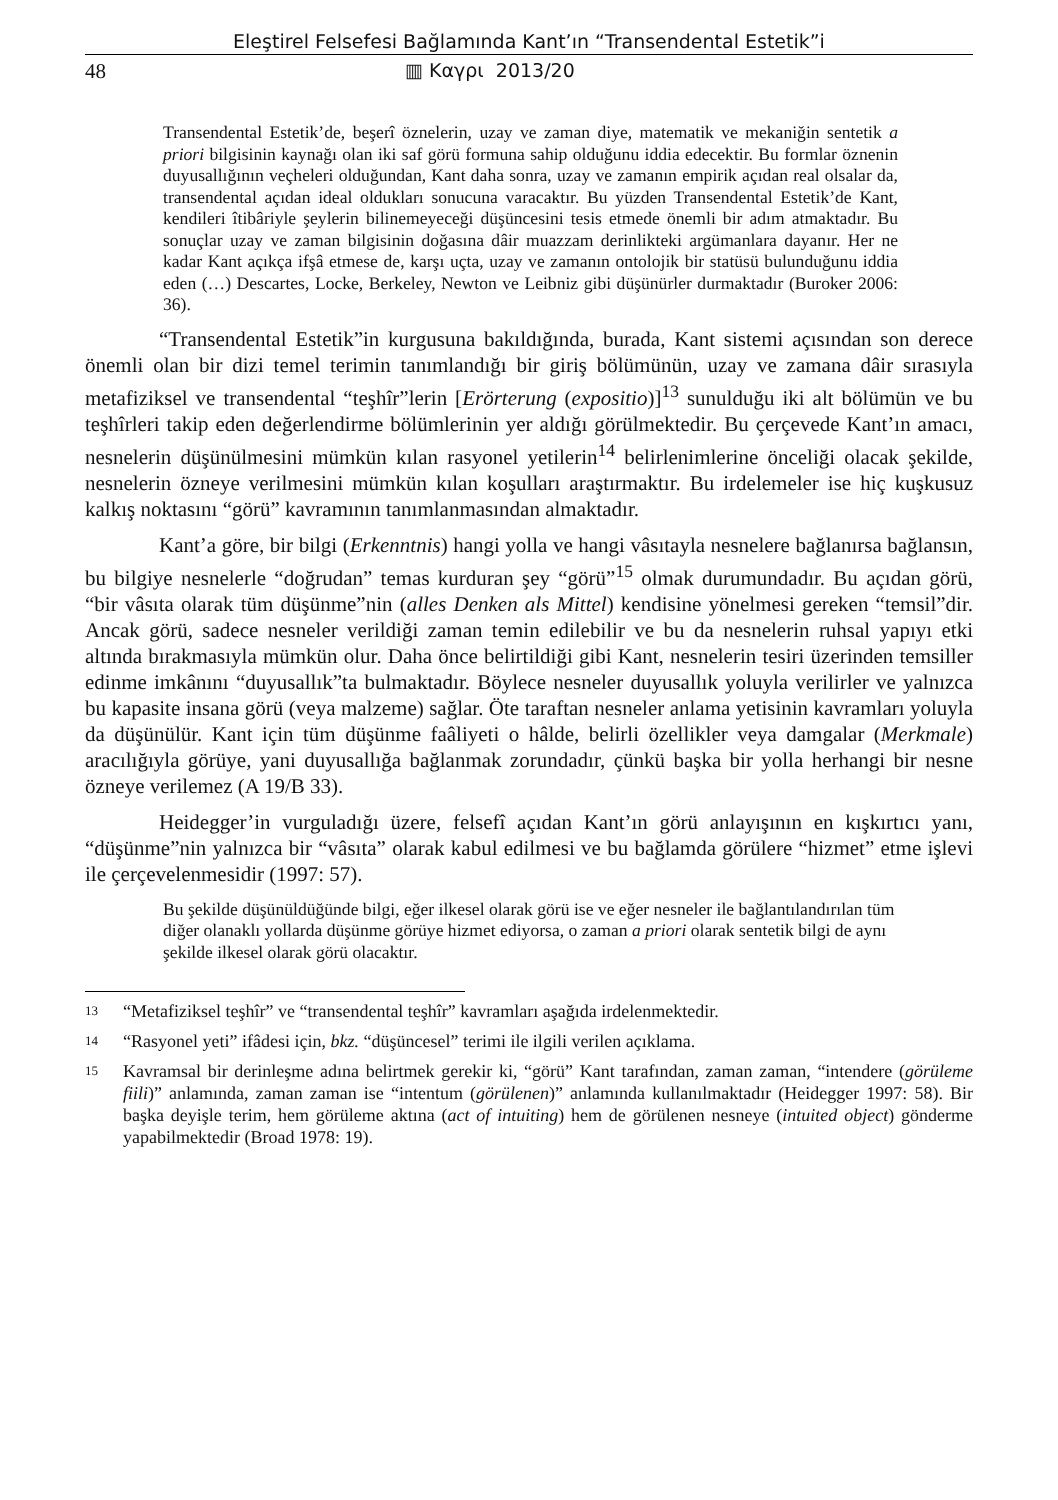Eleştirel Felsefesi Bağlamında Kant’ın “Transendental Estetik”i
48 ▥ Καγρι 2013/20
Transendental Estetik’de, beşerî öznelerin, uzay ve zaman diye, matematik ve mekaniğin sentetik a priori bilgisinin kaynağı olan iki saf görü formuna sahip olduğunu iddia edecektir. Bu formlar öznenin duyusallığının veçheleri olduğundan, Kant daha sonra, uzay ve zamanın empirik açıdan real olsalar da, transendental açıdan ideal oldukları sonucuna varacaktır. Bu yüzden Transendental Estetik’de Kant, kendileri îtibâriyle şeylerin bilinemeyeceği düşüncesini tesis etmede önemli bir adım atmaktadır. Bu sonuçlar uzay ve zaman bilgisinin doğasına dâir muazzam derinlikteki argümanlara dayanır. Her ne kadar Kant açıkça ifşâ etmese de, karşı uçta, uzay ve zamanın ontolojik bir statüsü bulunduğunu iddia eden (…) Descartes, Locke, Berkeley, Newton ve Leibniz gibi düşünürler durmaktadır (Buroker 2006: 36).
“Transendental Estetik”in kurgusuna bakıldığında, burada, Kant sistemi açısından son derece önemli olan bir dizi temel terimin tanımlandığı bir giriş bölümünün, uzay ve zamana dâir sırasıyla metafiziksel ve transendental “teşhîr”lerin [Erörterung (expositio)]<sup>13</sup> sunulduğu iki alt bölümün ve bu teşhîrleri takip eden değerlendirme bölümlerinin yer aldığı görülmektedir. Bu çerçevede Kant’ın amacı, nesnelerin düşünülmesini mümkün kılan rasyonel yetilerin<sup>14</sup> belirlenimlerine önceliği olacak şekilde, nesnelerin özneye verilmesini mümkün kılan koşulları araştırmaktır. Bu irdelemeler ise hiç kuşkusuz kalkış noktasını “görü” kavramının tanımlanmasından almaktadır.
Kant’a göre, bir bilgi (Erkenntnis) hangi yolla ve hangi vâsıtayla nesnelere bağlanırsa bağlansın, bu bilgiye nesnelerle “doğrudan” temas kurduran şey “görü”<sup>15</sup> olmak durumundadır. Bu açıdan görü, “bir vâsıta olarak tüm düşünme”nin (alles Denken als Mittel) kendisine yönelmesi gereken “temsil”dir. Ancak görü, sadece nesneler verildiği zaman temin edilebilir ve bu da nesnelerin ruhsal yapıyı etki altında bırakmasıyla mümkün olur. Daha önce belirtildiği gibi Kant, nesnelerin tesiri üzerinden temsiller edinme imkânını “duyusallık”ta bulmaktadır. Böylece nesneler duyusallık yoluyla verilirler ve yalnızca bu kapasite insana görü (veya malzeme) sağlar. Öte taraftan nesneler anlama yetisinin kavramları yoluyla da düşünülür. Kant için tüm düşünme faâliyeti o hâlde, belirli özellikler veya damgalar (Merkmale) aracılığıyla görüye, yani duyusallığa bağlanmak zorundadır, çünkü başka bir yolla herhangi bir nesne özneye verilemez (A 19/B 33).
Heidegger’in vurguladığı üzere, felsefî açıdan Kant’ın görü anlayışının en kışkırtıcı yanı, “düşünme”nin yalnızca bir “vâsıta” olarak kabul edilmesi ve bu bağlamda görülere “hizmet” etme işlevi ile çerçevelenmesidir (1997: 57).
Bu şekilde düşünüldüğünde bilgi, eğer ilkesel olarak görü ise ve eğer nesneler ile bağlantılandırılan tüm diğer olanaklı yollarda düşünme görüye hizmet ediyorsa, o zaman a priori olarak sentetik bilgi de aynı şekilde ilkesel olarak görü olacaktır.
13 “Metafiziksel teşhîr” ve “transendental teşhîr” kavramları aşağıda irdelenmektedir.
14 “Rasyonel yeti” ifâdesi için, bkz. “düşüncesel” terimi ile ilgili verilen açıklama.
15 Kavramsal bir derinleşme adına belirtmek gerekir ki, “görü” Kant tarafından, zaman zaman, “intendere (görüleme fiili)” anlamında, zaman zaman ise “intentum (görülenen)” anlamında kullanılmaktadır (Heidegger 1997: 58). Bir başka deyişle terim, hem görüleme aktına (act of intuiting) hem de görülenen nesneye (intuited object) gönderme yapabilmektedir (Broad 1978: 19).